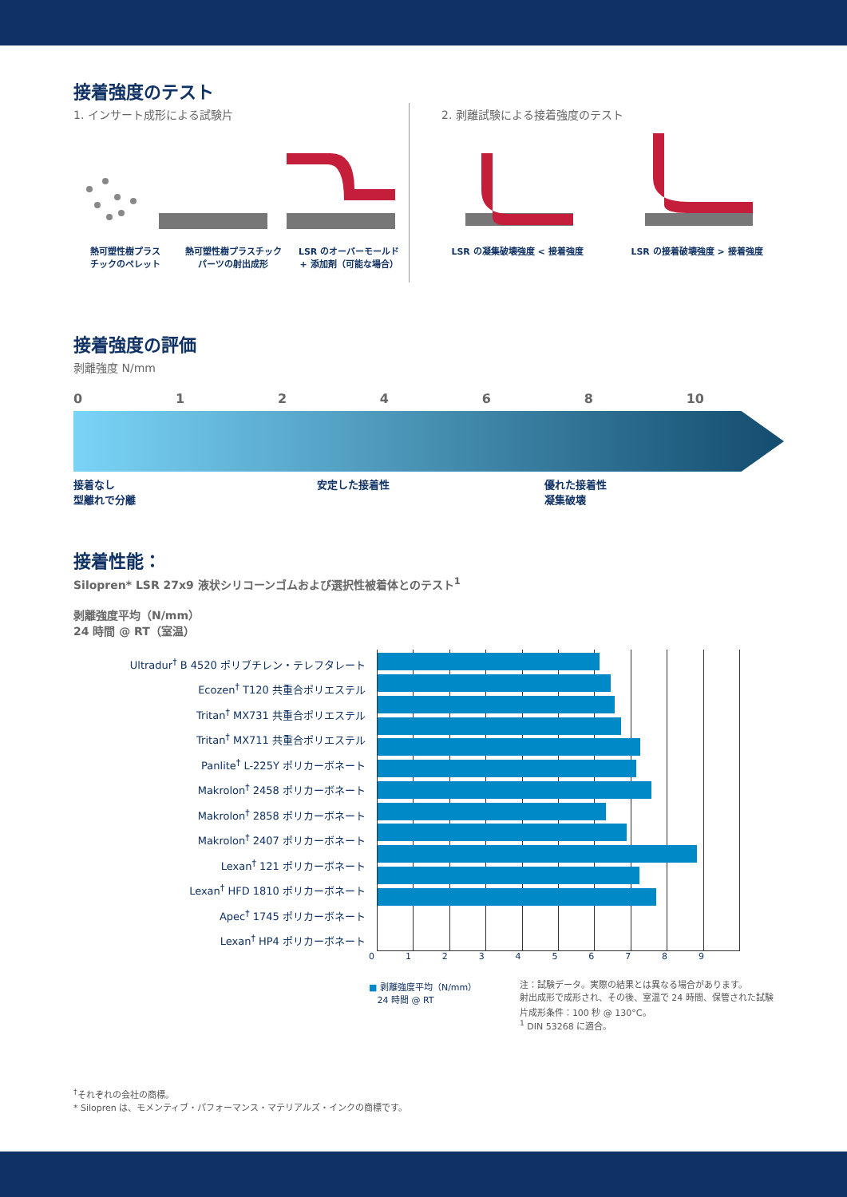接着強度のテスト
1. インサート成形による試験片
熱可塑性樹プラス
チックのペレット
熱可塑性樹プラスチック
パーツの射出成形
LSR のオーバーモールド
+ 添加剤（可能な場合）
2. 剥離試験による接着強度のテスト
LSR の凝集破壊強度 < 接着強度 LSR の接着破壊強度 > 接着強度
接着強度の評価
剥離強度 N/mm
012468 10
接着なし
型離れで分離
安定した接着性 優れた接着性
凝集破壊
接着性能：
Silopren* LSR 27x9 液状シリコーンゴムおよび選択性被着体とのテスト<sup>1</sup>
剥離強度平均（N/mm）
24 時間 @ RT（室温）
Ultradur<sup>†</sup> B 4520 ポリブチレン・テレフタレート
Ecozen<sup>†</sup> T120 共重合ポリエステル
Tritan<sup>†</sup> MX731 共重合ポリエステル
Tritan<sup>†</sup> MX711 共重合ポリエステル
Panlite<sup>†</sup> L-225Y ポリカーボネート
Makrolon<sup>†</sup> 2458 ポリカーボネート
Makrolon<sup>†</sup> 2858 ポリカーボネート
Makrolon<sup>†</sup> 2407 ポリカーボネート
Lexan<sup>†</sup> 121 ポリカーボネート
Lexan<sup>†</sup> HFD 1810 ポリカーボネート
Apec<sup>†</sup> 1745 ポリカーボネート
Lexan<sup>†</sup> HP4 ポリカーボネート
0123456789
■ 剥離強度平均（N/mm）
24 時間 @ RT
注：試験データ。実際の結果とは異なる場合があります。
射出成形で成形され、その後、室温で 24 時間、保管された試験片成形条件：100 秒 @ 130°C。
<sup>1</sup> DIN 53268 に適合。
<sup>†</sup> それぞれの会社の商標。
* Silopren は、モメンティブ・パフォーマンス・マテリアルズ・インクの商標です。